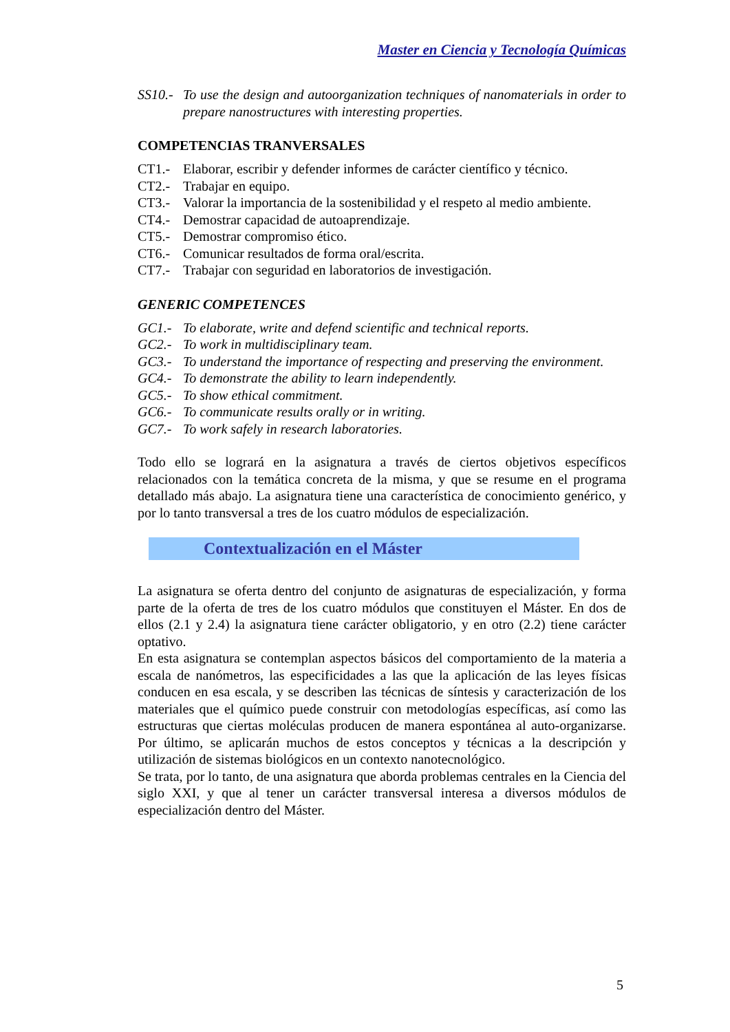Master en Ciencia y Tecnología Químicas
SS10.- To use the design and autoorganization techniques of nanomaterials in order to prepare nanostructures with interesting properties.
COMPETENCIAS TRANVERSALES
CT1.- Elaborar, escribir y defender informes de carácter científico y técnico.
CT2.- Trabajar en equipo.
CT3.- Valorar la importancia de la sostenibilidad y el respeto al medio ambiente.
CT4.- Demostrar capacidad de autoaprendizaje.
CT5.- Demostrar compromiso ético.
CT6.- Comunicar resultados de forma oral/escrita.
CT7.- Trabajar con seguridad en laboratorios de investigación.
GENERIC COMPETENCES
GC1.- To elaborate, write and defend scientific and technical reports.
GC2.- To work in multidisciplinary team.
GC3.- To understand the importance of respecting and preserving the environment.
GC4.- To demonstrate the ability to learn independently.
GC5.- To show ethical commitment.
GC6.- To communicate results orally or in writing.
GC7.- To work safely in research laboratories.
Todo ello se logrará en la asignatura a través de ciertos objetivos específicos relacionados con la temática concreta de la misma, y que se resume en el programa detallado más abajo. La asignatura tiene una característica de conocimiento genérico, y por lo tanto transversal a tres de los cuatro módulos de especialización.
Contextualización en el Máster
La asignatura se oferta dentro del conjunto de asignaturas de especialización, y forma parte de la oferta de tres de los cuatro módulos que constituyen el Máster. En dos de ellos (2.1 y 2.4) la asignatura tiene carácter obligatorio, y en otro (2.2) tiene carácter optativo.
En esta asignatura se contemplan aspectos básicos del comportamiento de la materia a escala de nanómetros, las especificidades a las que la aplicación de las leyes físicas conducen en esa escala, y se describen las técnicas de síntesis y caracterización de los materiales que el químico puede construir con metodologías específicas, así como las estructuras que ciertas moléculas producen de manera espontánea al auto-organizarse. Por último, se aplicarán muchos de estos conceptos y técnicas a la descripción y utilización de sistemas biológicos en un contexto nanotecnológico.
Se trata, por lo tanto, de una asignatura que aborda problemas centrales en la Ciencia del siglo XXI, y que al tener un carácter transversal interesa a diversos módulos de especialización dentro del Máster.
5